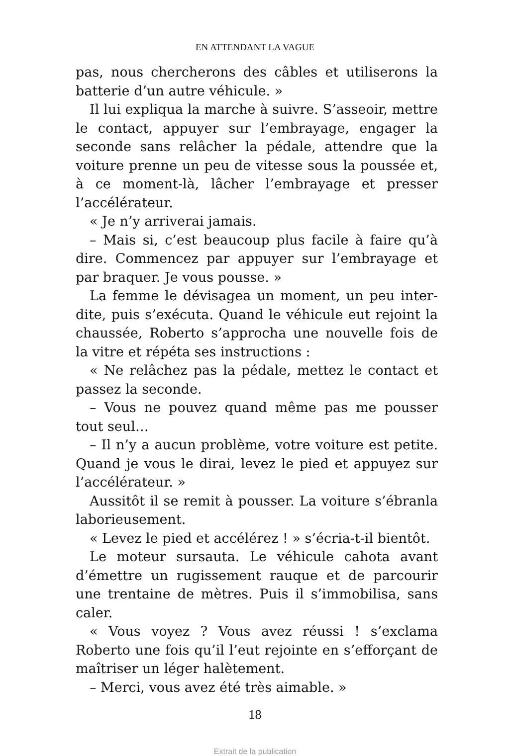EN ATTENDANT LA VAGUE
pas, nous chercherons des câbles et utiliserons la batterie d’un autre véhicule. »
Il lui expliqua la marche à suivre. S’asseoir, mettre le contact, appuyer sur l’embrayage, engager la seconde sans relâcher la pédale, attendre que la voiture prenne un peu de vitesse sous la poussée et, à ce moment-là, lâcher l’embrayage et presser l’accélérateur.
« Je n’y arriverai jamais.
– Mais si, c’est beaucoup plus facile à faire qu’à dire. Commencez par appuyer sur l’embrayage et par braquer. Je vous pousse. »
La femme le dévisagea un moment, un peu inter-dite, puis s’exécuta. Quand le véhicule eut rejoint la chaussée, Roberto s’approcha une nouvelle fois de la vitre et répéta ses instructions :
« Ne relâchez pas la pédale, mettez le contact et passez la seconde.
– Vous ne pouvez quand même pas me pousser tout seul…
– Il n’y a aucun problème, votre voiture est petite. Quand je vous le dirai, levez le pied et appuyez sur l’accélérateur. »
Aussitôt il se remit à pousser. La voiture s’ébranla laborieusement.
« Levez le pied et accélérez ! » s’écria-t-il bientôt.
Le moteur sursauta. Le véhicule cahota avant d’émettre un rugissement rauque et de parcourir une trentaine de mètres. Puis il s’immobilisa, sans caler.
« Vous voyez ? Vous avez réussi ! s’exclama Roberto une fois qu’il l’eut rejointe en s’efforçant de maîtriser un léger halètement.
– Merci, vous avez été très aimable. »
18
Extrait de la publication